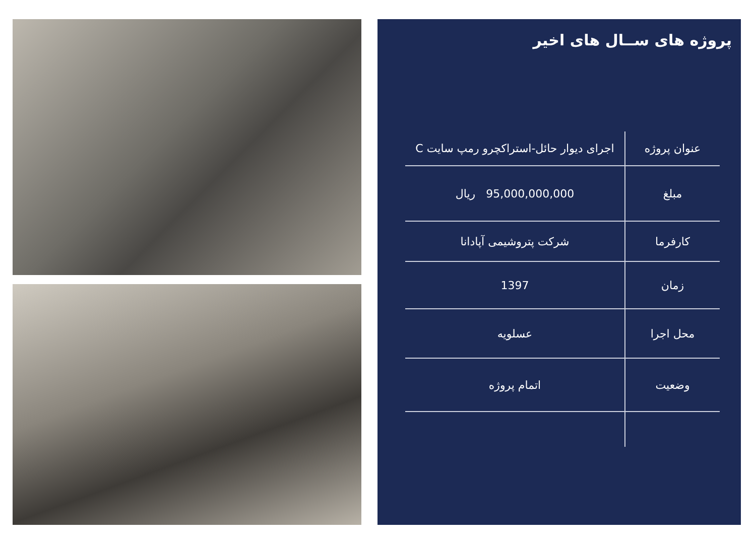پروژه های ســال های اخیر
| عنوان پروژه | اجرای دیوار حائل-استراکچرو رمپ سایت C |
| مبلغ | 95,000,000,000 ریال |
| کارفرما | شرکت پتروشیمی آپادانا |
| زمان | 1397 |
| محل اجرا | عسلویه |
| وضعیت | اتمام پروژه |